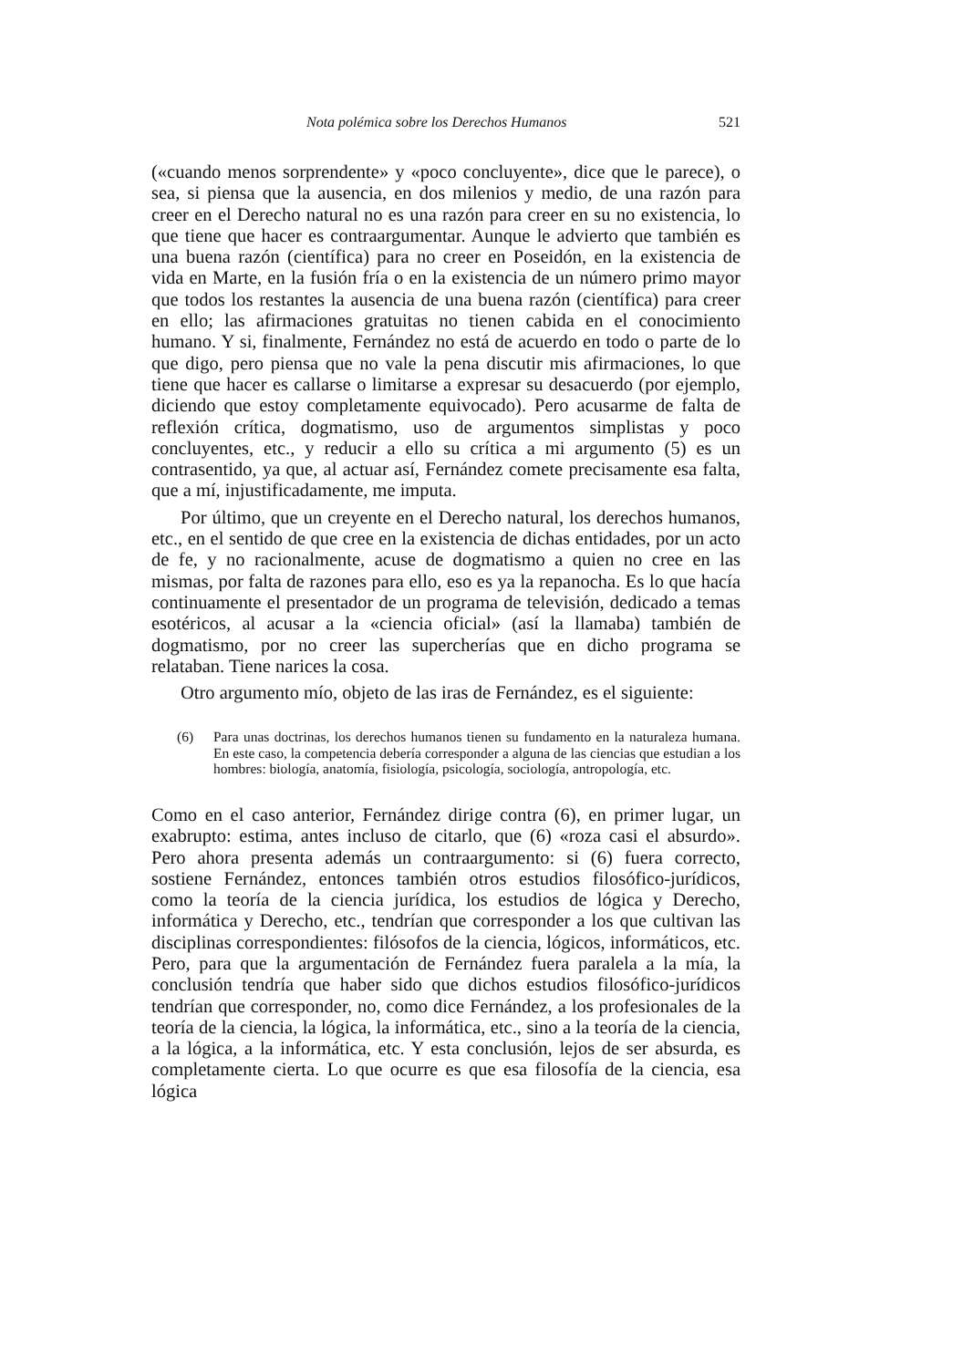Nota polémica sobre los Derechos Humanos 521
(«cuando menos sorprendente» y «poco concluyente», dice que le parece), o sea, si piensa que la ausencia, en dos milenios y medio, de una razón para creer en el Derecho natural no es una razón para creer en su no existencia, lo que tiene que hacer es contraargumentar. Aunque le advierto que también es una buena razón (científica) para no creer en Poseidón, en la existencia de vida en Marte, en la fusión fría o en la existencia de un número primo mayor que todos los restantes la ausencia de una buena razón (científica) para creer en ello; las afirmaciones gratuitas no tienen cabida en el conocimiento humano. Y si, finalmente, Fernández no está de acuerdo en todo o parte de lo que digo, pero piensa que no vale la pena discutir mis afirmaciones, lo que tiene que hacer es callarse o limitarse a expresar su desacuerdo (por ejemplo, diciendo que estoy completamente equivocado). Pero acusarme de falta de reflexión crítica, dogmatismo, uso de argumentos simplistas y poco concluyentes, etc., y reducir a ello su crítica a mi argumento (5) es un contrasentido, ya que, al actuar así, Fernández comete precisamente esa falta, que a mí, injustificadamente, me imputa.
Por último, que un creyente en el Derecho natural, los derechos humanos, etc., en el sentido de que cree en la existencia de dichas entidades, por un acto de fe, y no racionalmente, acuse de dogmatismo a quien no cree en las mismas, por falta de razones para ello, eso es ya la repanocha. Es lo que hacía continuamente el presentador de un programa de televisión, dedicado a temas esotéricos, al acusar a la «ciencia oficial» (así la llamaba) también de dogmatismo, por no creer las supercherías que en dicho programa se relataban. Tiene narices la cosa.
Otro argumento mío, objeto de las iras de Fernández, es el siguiente:
(6) Para unas doctrinas, los derechos humanos tienen su fundamento en la naturaleza humana. En este caso, la competencia debería corresponder a alguna de las ciencias que estudian a los hombres: biología, anatomía, fisiología, psicología, sociología, antropología, etc.
Como en el caso anterior, Fernández dirige contra (6), en primer lugar, un exabrupto: estima, antes incluso de citarlo, que (6) «roza casi el absurdo». Pero ahora presenta además un contraargumento: si (6) fuera correcto, sostiene Fernández, entonces también otros estudios filosófico-jurídicos, como la teoría de la ciencia jurídica, los estudios de lógica y Derecho, informática y Derecho, etc., tendrían que corresponder a los que cultivan las disciplinas correspondientes: filósofos de la ciencia, lógicos, informáticos, etc. Pero, para que la argumentación de Fernández fuera paralela a la mía, la conclusión tendría que haber sido que dichos estudios filosófico-jurídicos tendrían que corresponder, no, como dice Fernández, a los profesionales de la teoría de la ciencia, la lógica, la informática, etc., sino a la teoría de la ciencia, a la lógica, a la informática, etc. Y esta conclusión, lejos de ser absurda, es completamente cierta. Lo que ocurre es que esa filosofía de la ciencia, esa lógica